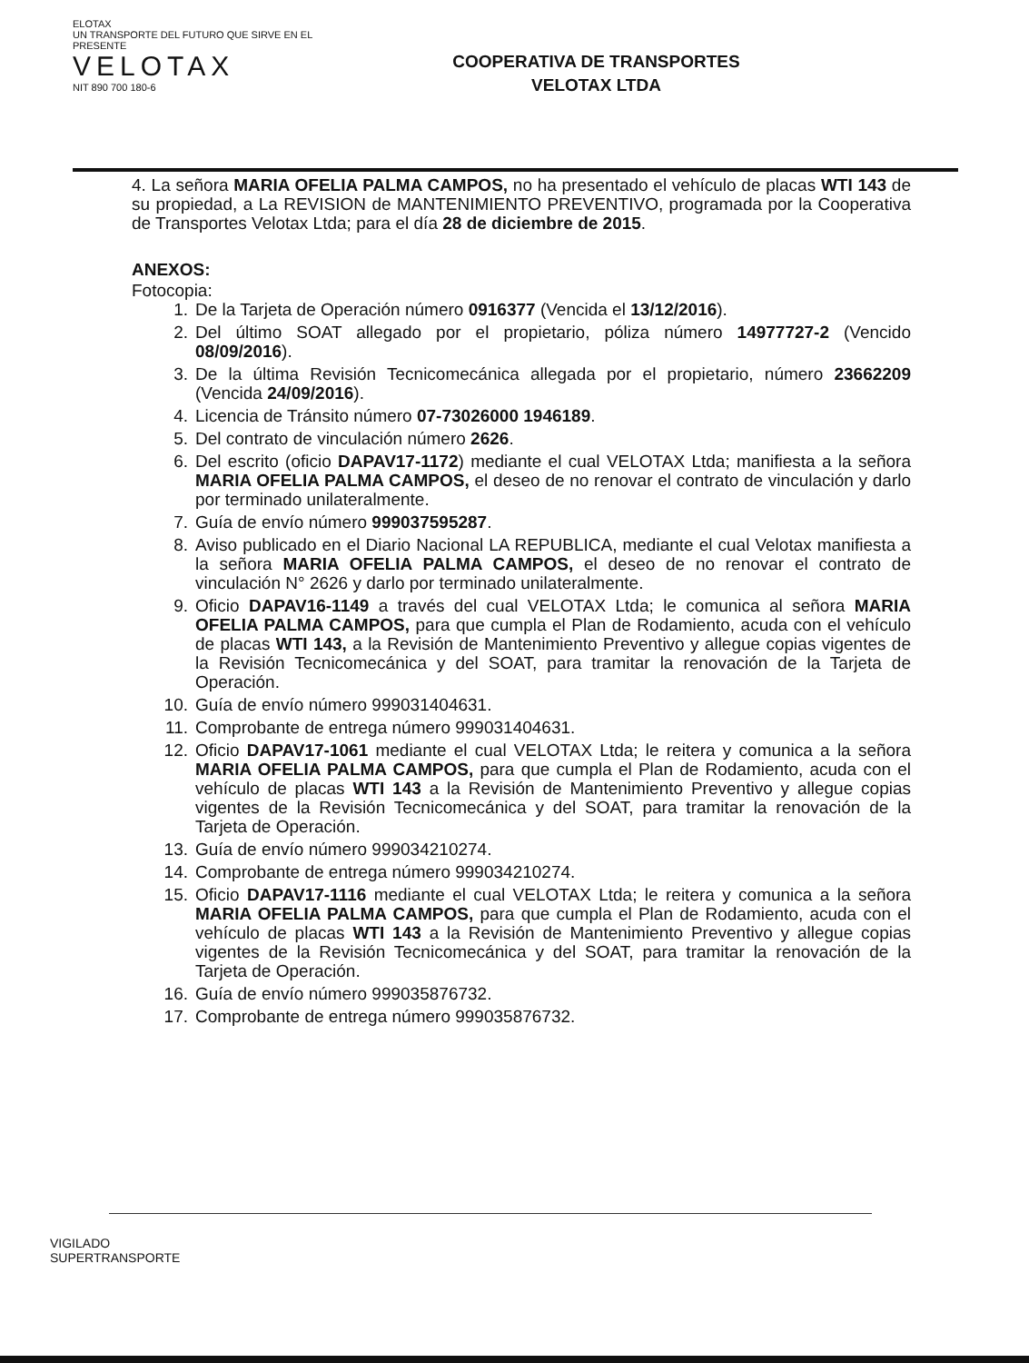ELOTAX
UN TRANSPORTE DEL FUTURO QUE SIRVE EN EL PRESENTE
VELOTAX
NIT 890 700 180-6
COOPERATIVA DE TRANSPORTES
VELOTAX LTDA
4. La señora MARIA OFELIA PALMA CAMPOS, no ha presentado el vehículo de placas WTI 143 de su propiedad, a La REVISION de MANTENIMIENTO PREVENTIVO, programada por la Cooperativa de Transportes Velotax Ltda; para el día 28 de diciembre de 2015.
ANEXOS:
Fotocopia:
1. De la Tarjeta de Operación número 0916377 (Vencida el 13/12/2016).
2. Del último SOAT allegado por el propietario, póliza número 14977727-2 (Vencido 08/09/2016).
3. De la última Revisión Tecnicomecánica allegada por el propietario, número 23662209 (Vencida 24/09/2016).
4. Licencia de Tránsito número 07-73026000 1946189.
5. Del contrato de vinculación número 2626.
6. Del escrito (oficio DAPAV17-1172) mediante el cual VELOTAX Ltda; manifiesta a la señora MARIA OFELIA PALMA CAMPOS, el deseo de no renovar el contrato de vinculación y darlo por terminado unilateralmente.
7. Guía de envío número 999037595287.
8. Aviso publicado en el Diario Nacional LA REPUBLICA, mediante el cual Velotax manifiesta a la señora MARIA OFELIA PALMA CAMPOS, el deseo de no renovar el contrato de vinculación N° 2626 y darlo por terminado unilateralmente.
9. Oficio DAPAV16-1149 a través del cual VELOTAX Ltda; le comunica al señora MARIA OFELIA PALMA CAMPOS, para que cumpla el Plan de Rodamiento, acuda con el vehículo de placas WTI 143, a la Revisión de Mantenimiento Preventivo y allegue copias vigentes de la Revisión Tecnicomecánica y del SOAT, para tramitar la renovación de la Tarjeta de Operación.
10. Guía de envío número 999031404631.
11. Comprobante de entrega número 999031404631.
12. Oficio DAPAV17-1061 mediante el cual VELOTAX Ltda; le reitera y comunica a la señora MARIA OFELIA PALMA CAMPOS, para que cumpla el Plan de Rodamiento, acuda con el vehículo de placas WTI 143 a la Revisión de Mantenimiento Preventivo y allegue copias vigentes de la Revisión Tecnicomecánica y del SOAT, para tramitar la renovación de la Tarjeta de Operación.
13. Guía de envío número 999034210274.
14. Comprobante de entrega número 999034210274.
15. Oficio DAPAV17-1116 mediante el cual VELOTAX Ltda; le reitera y comunica a la señora MARIA OFELIA PALMA CAMPOS, para que cumpla el Plan de Rodamiento, acuda con el vehículo de placas WTI 143 a la Revisión de Mantenimiento Preventivo y allegue copias vigentes de la Revisión Tecnicomecánica y del SOAT, para tramitar la renovación de la Tarjeta de Operación.
16. Guía de envío número 999035876732.
17. Comprobante de entrega número 999035876732.
VIGILADO
SUPERTRANSPORTE